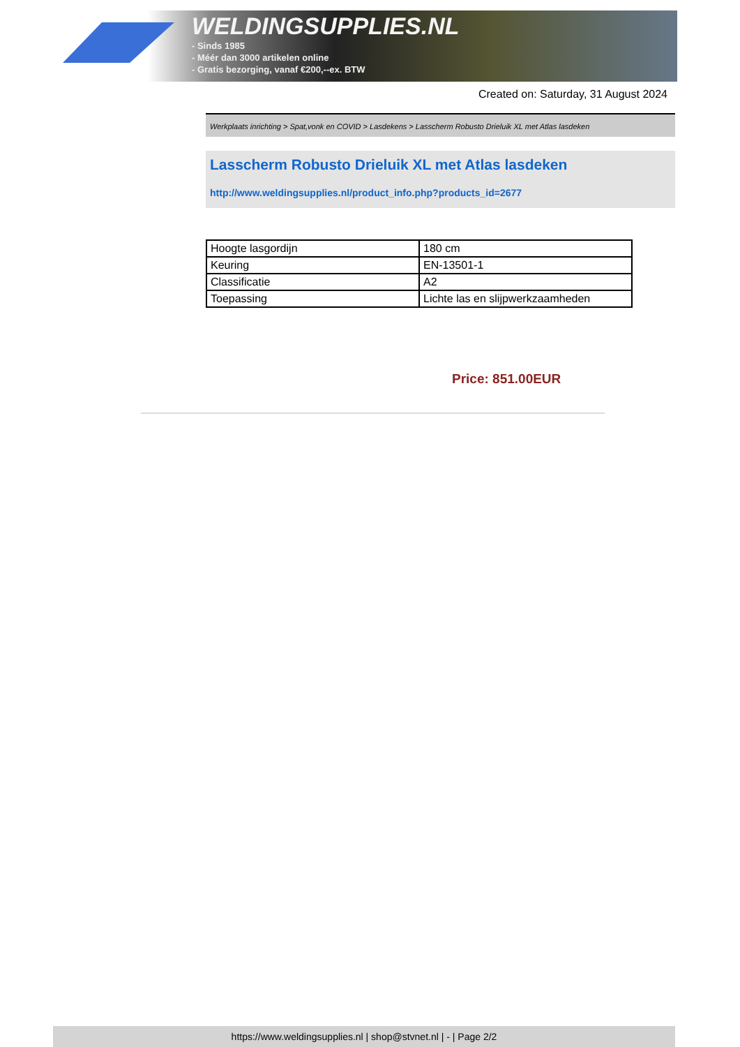WELDINGSUPPLIES.NL
- Sinds 1985
- Méér dan 3000 artikelen online
- Gratis bezorging, vanaf €200,--ex. BTW
Created on: Saturday, 31 August 2024
Werkplaats inrichting > Spat,vonk en COVID > Lasdekens > Lasscherm Robusto Drieluik XL met Atlas lasdeken
Lasscherm Robusto Drieluik XL met Atlas lasdeken
http://www.weldingsupplies.nl/product_info.php?products_id=2677
| Hoogte lasgordijn | 180 cm |
| Keuring | EN-13501-1 |
| Classificatie | A2 |
| Toepassing | Lichte las en slijpwerkzaamheden |
Price: 851.00EUR
https://www.weldingsupplies.nl | shop@stvnet.nl | - | Page 2/2